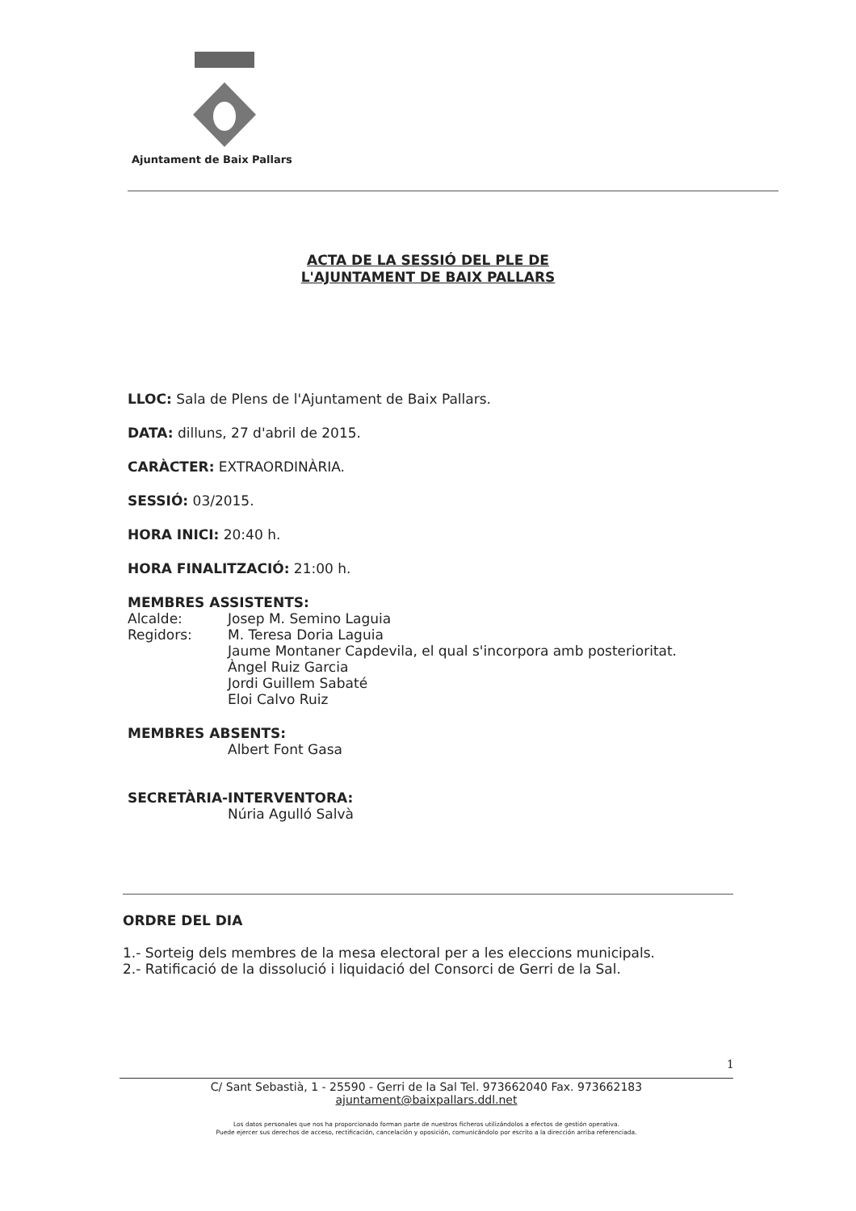Ajuntament de Baix Pallars
ACTA DE LA SESSIÓ DEL PLE DE
L'AJUNTAMENT DE BAIX PALLARS
LLOC: Sala de Plens de l'Ajuntament de Baix Pallars.
DATA: dilluns, 27 d'abril de 2015.
CARÀCTER: EXTRAORDINÀRIA.
SESSIÓ: 03/2015.
HORA INICI: 20:40 h.
HORA FINALITZACIÓ: 21:00 h.
MEMBRES ASSISTENTS:
Alcalde: Josep M. Semino Laguia
Regidors: M. Teresa Doria Laguia
Jaume Montaner Capdevila, el qual s'incorpora amb posterioritat.
Àngel Ruiz Garcia
Jordi Guillem Sabaté
Eloi Calvo Ruiz
MEMBRES ABSENTS:
Albert Font Gasa
SECRETÀRIA-INTERVENTORA:
Núria Agulló Salvà
ORDRE DEL DIA
1.- Sorteig dels membres de la mesa electoral per a les eleccions municipals.
2.- Ratificació de la dissolució i liquidació del Consorci de Gerri de la Sal.
1
C/ Sant Sebastià, 1 - 25590 - Gerri de la Sal Tel. 973662040 Fax. 973662183
ajuntament@baixpallars.ddl.net
Los datos personales que nos ha proporcionado forman parte de nuestros ficheros utilizándolos a efectos de gestión operativa.
Puede ejercer sus derechos de acceso, rectificación, cancelación y oposición, comunicándolo por escrito a la dirección arriba referenciada.